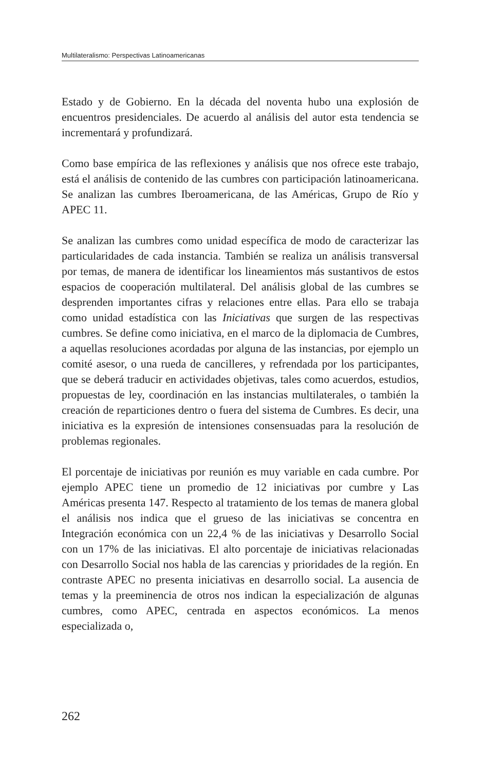Multilateralismo: Perspectivas Latinoamericanas
Estado y de Gobierno. En la década del noventa hubo una explosión de encuentros presidenciales. De acuerdo al análisis del autor esta tendencia se incrementará y profundizará.
Como base empírica de las reflexiones y análisis que nos ofrece este trabajo, está el análisis de contenido de las cumbres con participación latinoamericana. Se analizan las cumbres Iberoamericana, de las Américas, Grupo de Río y APEC 11.
Se analizan las cumbres como unidad específica de modo de caracterizar las particularidades de cada instancia. También se realiza un análisis transversal por temas, de manera de identificar los lineamientos más sustantivos de estos espacios de cooperación multilateral. Del análisis global de las cumbres se desprenden importantes cifras y relaciones entre ellas. Para ello se trabaja como unidad estadística con las Iniciativas que surgen de las respectivas cumbres. Se define como iniciativa, en el marco de la diplomacia de Cumbres, a aquellas resoluciones acordadas por alguna de las instancias, por ejemplo un comité asesor, o una rueda de cancilleres, y refrendada por los participantes, que se deberá traducir en actividades objetivas, tales como acuerdos, estudios, propuestas de ley, coordinación en las instancias multilaterales, o también la creación de reparticiones dentro o fuera del sistema de Cumbres. Es decir, una iniciativa es la expresión de intensiones consensuadas para la resolución de problemas regionales.
El porcentaje de iniciativas por reunión es muy variable en cada cumbre. Por ejemplo APEC tiene un promedio de 12 iniciativas por cumbre y Las Américas presenta 147. Respecto al tratamiento de los temas de manera global el análisis nos indica que el grueso de las iniciativas se concentra en Integración económica con un 22,4 % de las iniciativas y Desarrollo Social con un 17% de las iniciativas. El alto porcentaje de iniciativas relacionadas con Desarrollo Social nos habla de las carencias y prioridades de la región. En contraste APEC no presenta iniciativas en desarrollo social. La ausencia de temas y la preeminencia de otros nos indican la especialización de algunas cumbres, como APEC, centrada en aspectos económicos. La menos especializada o,
262